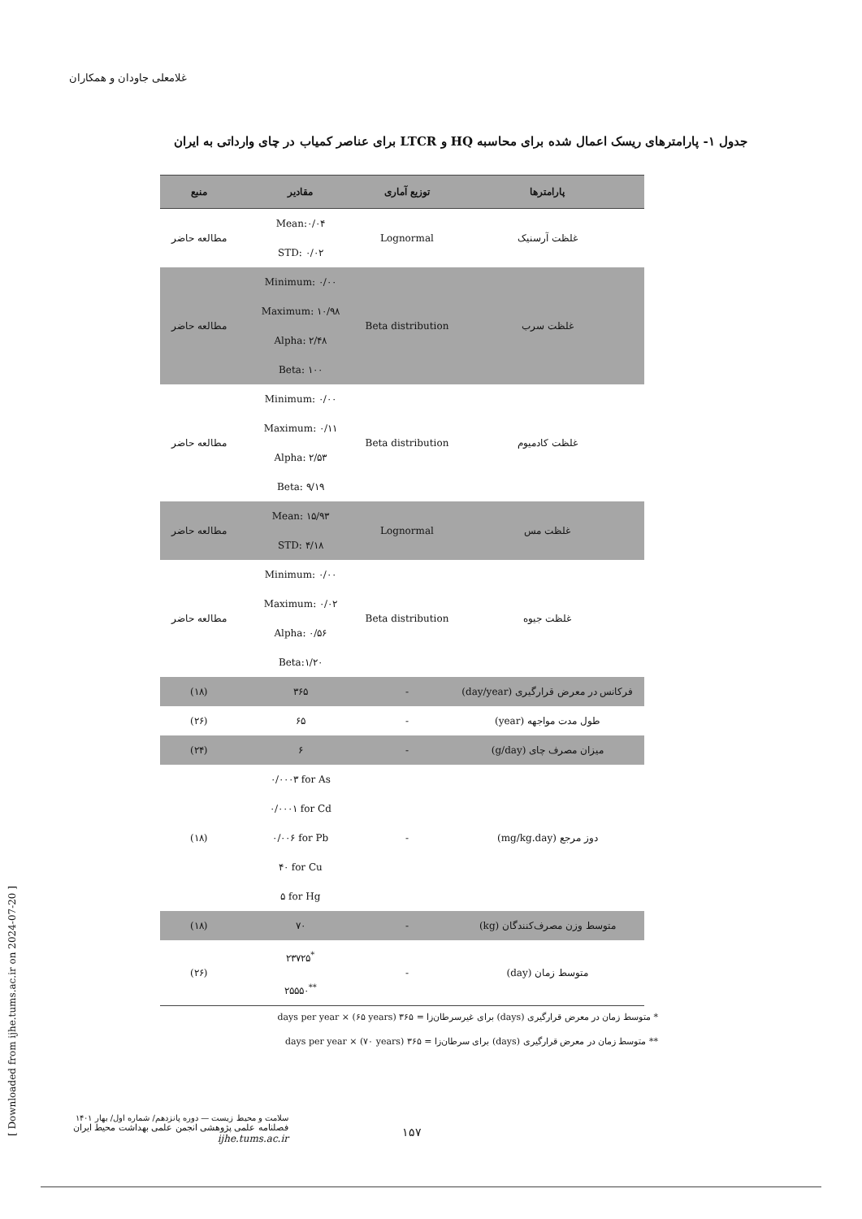غلامعلی جاودان و همکاران
جدول ۱- پارامترهای ریسک اعمال شده برای محاسبه HQ و LTCR برای عناصر کمیاب در چای وارداتی به ایران
| پارامترها | توزیع آماری | مقادیر | منبع |
| --- | --- | --- | --- |
| غلظت آرسنیک | Lognormal | Mean:۰/۰۴ STD: ۰/۰۲ | مطالعه حاضر |
| غلظت سرب | Beta distribution | Minimum: ۰/۰۰ Maximum: ۱۰/۹۸ Alpha: ۲/۴۸ Beta: ۱۰۰ | مطالعه حاضر |
| غلظت کادمیوم | Beta distribution | Minimum: ۰/۰۰ Maximum: ۰/۱۱ Alpha: ۲/۵۳ Beta: ۹/۱۹ | مطالعه حاضر |
| غلظت مس | Lognormal | Mean: ۱۵/۹۳ STD: ۴/۱۸ | مطالعه حاضر |
| غلظت جیوه | Beta distribution | Minimum: ۰/۰۰ Maximum: ۰/۰۲ Alpha: ۰/۵۶ Beta:۱/۲۰ | مطالعه حاضر |
| فرکانس در معرض قرارگیری (day/year) | - | ۳۶۵ | (۱۸) |
| طول مدت مواجهه (year) | - | ۶۵ | (۲۶) |
| میزان مصرف چای (g/day) | - | ۶ | (۲۴) |
| دوز مرجع (mg/kg.day) | - | ۰/۰۰۰۳ for As ۰/۰۰۰۱ for Cd ۰/۰۰۶ for Pb ۴۰ for Cu ۵ for Hg | (۱۸) |
| متوسط وزن مصرف‌کنندگان (kg) | - | ۷۰ | (۱۸) |
| متوسط زمان (day) | - | ۲۳۷۲۵<sup>*</sup> ۲۵۵۵۰<sup>**</sup> | (۲۶) |
* متوسط زمان در معرض قرارگیری (days) برای غیرسرطان‌زا = ۳۶۵ days per year × (۶۵ years)
** متوسط زمان در معرض قرارگیری (days) برای سرطان‌زا = ۳۶۵ days per year × (۷۰ years)
[ Downloaded from ijhe.tums.ac.ir on 2024-07-20 ]
سلامت و محیط زیست — دوره پانزدهم/ شماره اول/ بهار ۱۴۰۱
فصلنامه علمی پژوهشی انجمن علمی بهداشت محیط ایران
ijhe.tums.ac.ir
۱۵۷